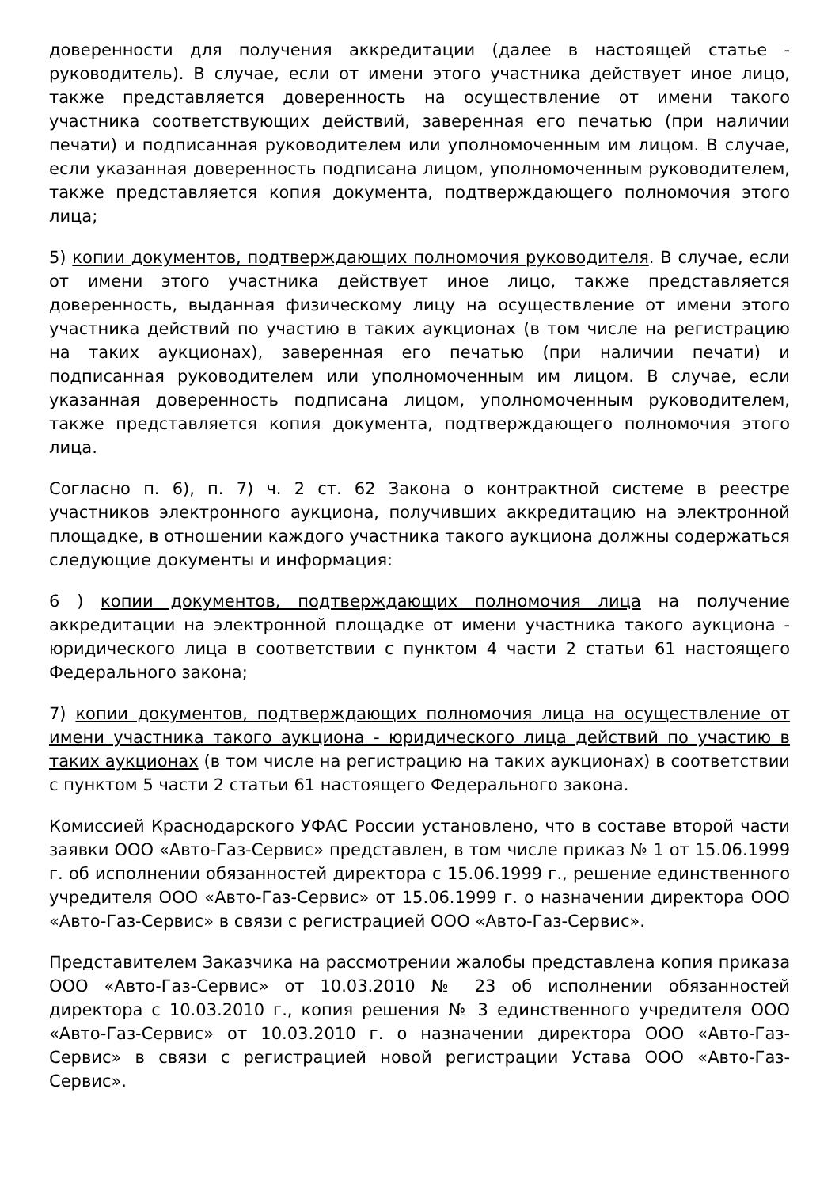доверенности для получения аккредитации (далее в настоящей статье - руководитель). В случае, если от имени этого участника действует иное лицо, также представляется доверенность на осуществление от имени такого участника соответствующих действий, заверенная его печатью (при наличии печати) и подписанная руководителем или уполномоченным им лицом. В случае, если указанная доверенность подписана лицом, уполномоченным руководителем, также представляется копия документа, подтверждающего полномочия этого лица;
5) копии документов, подтверждающих полномочия руководителя. В случае, если от имени этого участника действует иное лицо, также представляется доверенность, выданная физическому лицу на осуществление от имени этого участника действий по участию в таких аукционах (в том числе на регистрацию на таких аукционах), заверенная его печатью (при наличии печати) и подписанная руководителем или уполномоченным им лицом. В случае, если указанная доверенность подписана лицом, уполномоченным руководителем, также представляется копия документа, подтверждающего полномочия этого лица.
Согласно п. 6), п. 7) ч. 2 ст. 62 Закона о контрактной системе в реестре участников электронного аукциона, получивших аккредитацию на электронной площадке, в отношении каждого участника такого аукциона должны содержаться следующие документы и информация:
6 ) копии документов, подтверждающих полномочия лица на получение аккредитации на электронной площадке от имени участника такого аукциона - юридического лица в соответствии с пунктом 4 части 2 статьи 61 настоящего Федерального закона;
7) копии документов, подтверждающих полномочия лица на осуществление от имени участника такого аукциона - юридического лица действий по участию в таких аукционах (в том числе на регистрацию на таких аукционах) в соответствии с пунктом 5 части 2 статьи 61 настоящего Федерального закона.
Комиссией Краснодарского УФАС России установлено, что в составе второй части заявки ООО «Авто-Газ-Сервис» представлен, в том числе приказ № 1 от 15.06.1999 г. об исполнении обязанностей директора с 15.06.1999 г., решение единственного учредителя ООО «Авто-Газ-Сервис» от 15.06.1999 г. о назначении директора ООО «Авто-Газ-Сервис» в связи с регистрацией ООО «Авто-Газ-Сервис».
Представителем Заказчика на рассмотрении жалобы представлена копия приказа ООО «Авто-Газ-Сервис» от 10.03.2010 № 23 об исполнении обязанностей директора с 10.03.2010 г., копия решения № 3 единственного учредителя ООО «Авто-Газ-Сервис» от 10.03.2010 г. о назначении директора ООО «Авто-Газ-Сервис» в связи с регистрацией новой регистрации Устава ООО «Авто-Газ-Сервис».